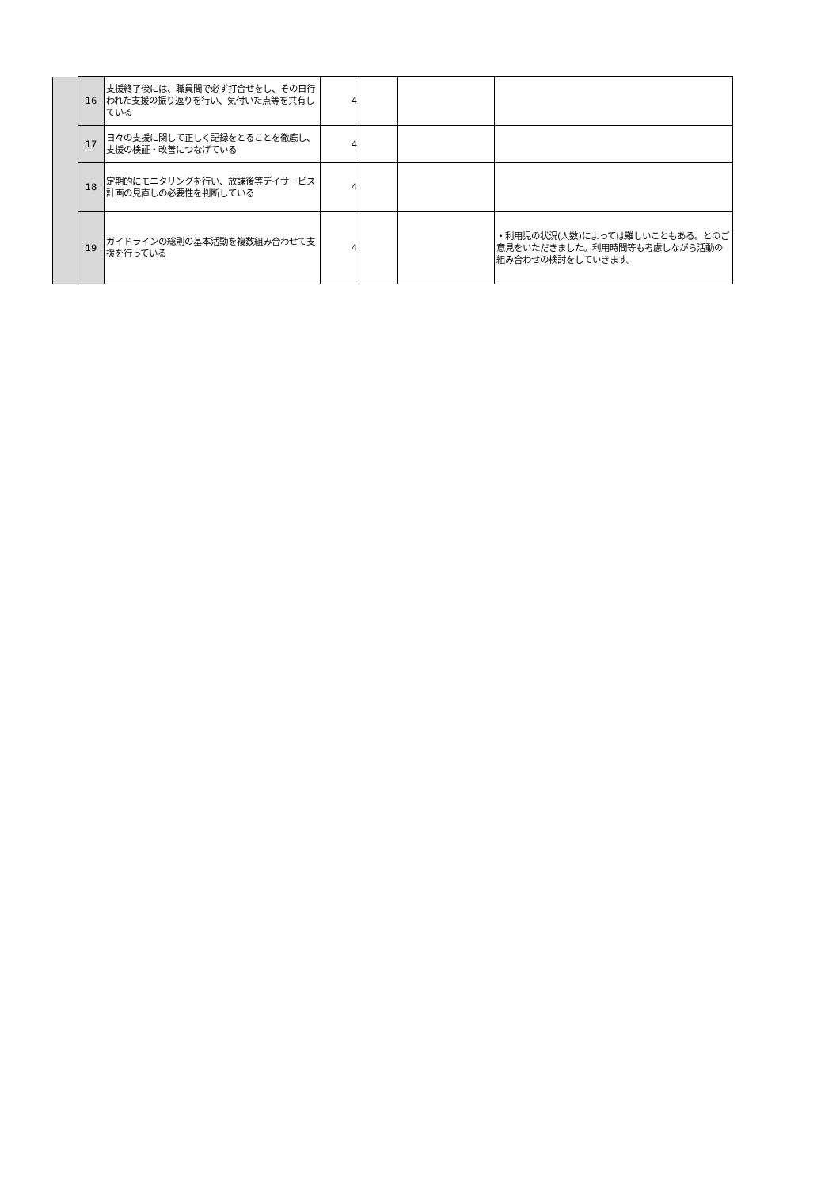| | 16 | 支援終了後には、職員間で必ず打合せをし、その日行われた支援の振り返りを行い、気付いた点等を共有している | 4 | | | |
| | 17 | 日々の支援に関して正しく記録をとることを徹底し、支援の検証・改善につなげている | 4 | | | |
| | 18 | 定期的にモニタリングを行い、放課後等デイサービス計画の見直しの必要性を判断している | 4 | | | |
| | 19 | ガイドラインの総則の基本活動を複数組み合わせて支援を行っている | 4 | | | ・利用児の状況(人数)によっては難しいこともある。とのご意見をいただきました。利用時間等も考慮しながら活動の組み合わせの検討をしていきます。 |